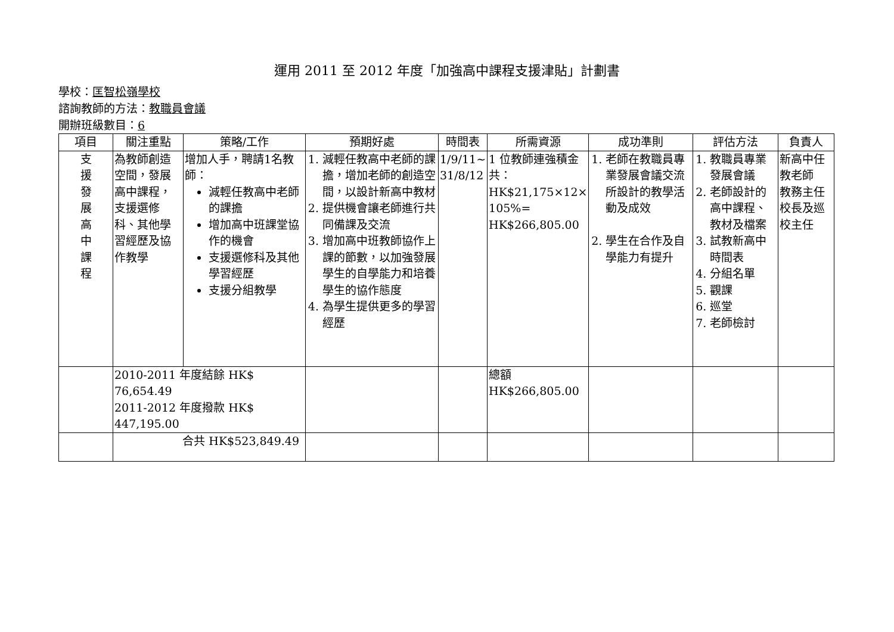運用 2011 至 2012 年度「加強高中課程支援津貼」計劃書
學校：匡智松嶺學校
諮詢教師的方法：教職員會議
開辦班級數目：6
| 項目 | 關注重點 | 策略/工作 | 預期好處 | 時間表 | 所需資源 | 成功準則 | 評估方法 | 負責人 |
| --- | --- | --- | --- | --- | --- | --- | --- | --- |
| 支 援 發 展 高 中 課 程 | 為教師創造空間，發展高中課程，支援選修科、其他學習經歷及協作教學 | 增加人手，聘請1名教師： 減輕任教高中老師的課擔 增加高中班課堂協作的機會 支援選修科及其他學習經歷 支援分組教學 | 1. 減輕任教高中老師的課擔，增加老師的創造空間，以設計新高中教材 2. 提供機會讓老師進行共同備課及交流 3. 增加高中班教師協作上課的節數，以加強發展學生的自學能力和培養學生的協作態度 4. 為學生提供更多的學習經歷 | 1/9/11~ 31/8/12 | 1 位教師連強積金共：HK$21,175×12× 105%= HK$266,805.00 | 1. 老師在教職員專業發展會議交流所設計的教學活動及成效 2. 學生在合作及自學能力有提升 | 1. 教職員專業發展會議 2. 老師設計的高中課程、教材及檔案 3. 試教新高中時間表 4. 分組名單 5. 觀課 6. 巡堂 7. 老師檢討 | 新高中任教老師 教務主任 校長及巡校主任 |
| | 2010-2011 年度結餘 HK$ 76,654.49 2011-2012 年度撥款 HK$ 447,195.00 | | | | 總額 HK$266,805.00 | | | |
| | 合共 HK$523,849.49 | | | | | | | |